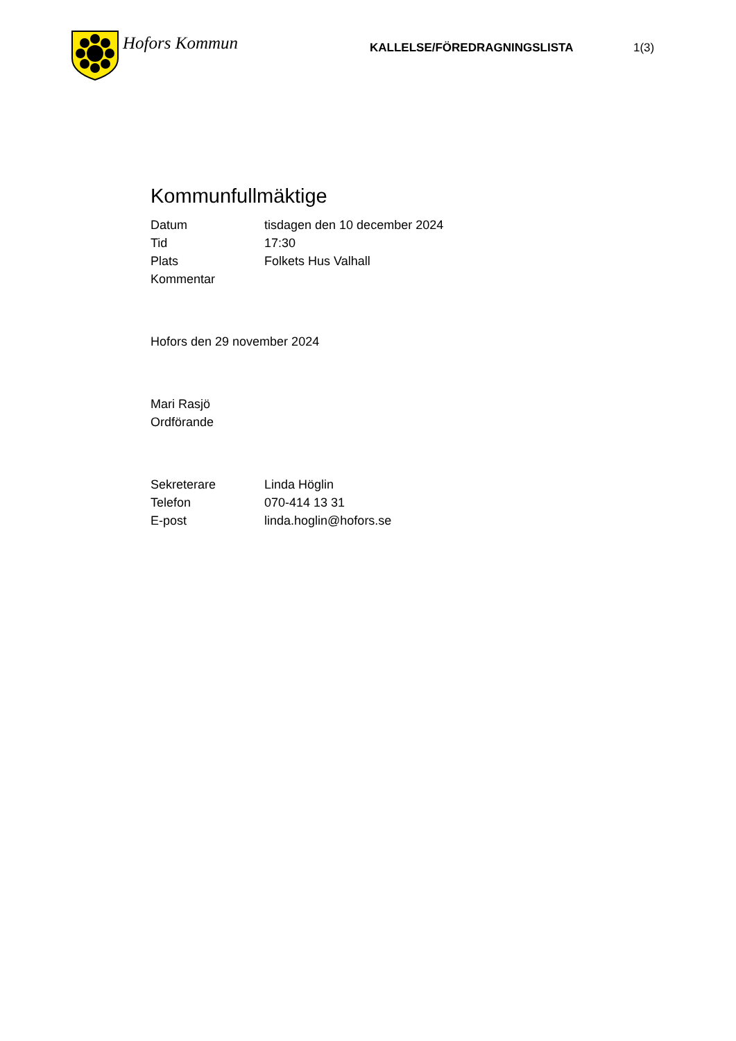Hofors Kommun
KALLELSE/FÖREDRAGNINGSLISTA 1(3)
Kommunfullmäktige
Datum tisdagen den 10 december 2024
Tid 17:30
Plats Folkets Hus Valhall
Kommentar
Hofors den 29 november 2024
Mari Rasjö
Ordförande
Sekreterare Linda Höglin
Telefon 070-414 13 31
E-post linda.hoglin@hofors.se